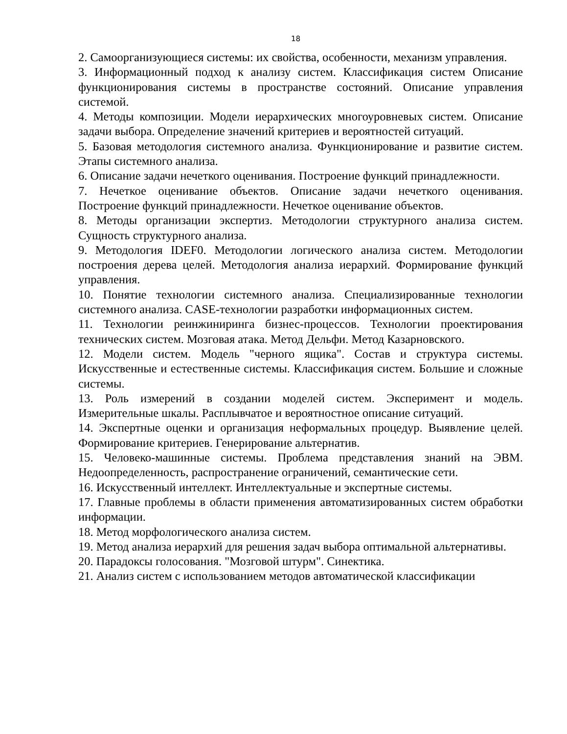18
2. Самоорганизующиеся системы: их свойства, особенности, механизм управления.
3. Информационный подход к анализу систем. Классификация систем Описание функционирования системы в пространстве состояний. Описание управления системой.
4. Методы композиции. Модели иерархических многоуровневых систем. Описание задачи выбора. Определение значений критериев и вероятностей ситуаций.
5. Базовая методология системного анализа. Функционирование и развитие систем. Этапы системного анализа.
6. Описание задачи нечеткого оценивания. Построение функций принадлежности.
7. Нечеткое оценивание объектов. Описание задачи нечеткого оценивания. Построение функций принадлежности. Нечеткое оценивание объектов.
8. Методы организации экспертиз. Методологии структурного анализа систем. Сущность структурного анализа.
9. Методология IDEF0. Методологии логического анализа систем. Методологии построения дерева целей. Методология анализа иерархий. Формирование функций управления.
10. Понятие технологии системного анализа. Специализированные технологии системного анализа. CASE-технологии разработки информационных систем.
11. Технологии реинжиниринга бизнес-процессов. Технологии проектирования технических систем. Мозговая атака. Метод Дельфи. Метод Казарновского.
12. Модели систем. Модель "черного ящика". Состав и структура системы. Искусственные и естественные системы. Классификация систем. Большие и сложные системы.
13. Роль измерений в создании моделей систем. Эксперимент и модель. Измерительные шкалы. Расплывчатое и вероятностное описание ситуаций.
14. Экспертные оценки и организация неформальных процедур. Выявление целей. Формирование критериев. Генерирование альтернатив.
15. Человеко-машинные системы. Проблема представления знаний на ЭВМ. Недоопределенность, распространение ограничений, семантические сети.
16. Искусственный интеллект. Интеллектуальные и экспертные системы.
17. Главные проблемы в области применения автоматизированных систем обработки информации.
18. Метод морфологического анализа систем.
19. Метод анализа иерархий для решения задач выбора оптимальной альтернативы.
20. Парадоксы голосования. "Мозговой штурм". Синектика.
21. Анализ систем с использованием методов автоматической классификации